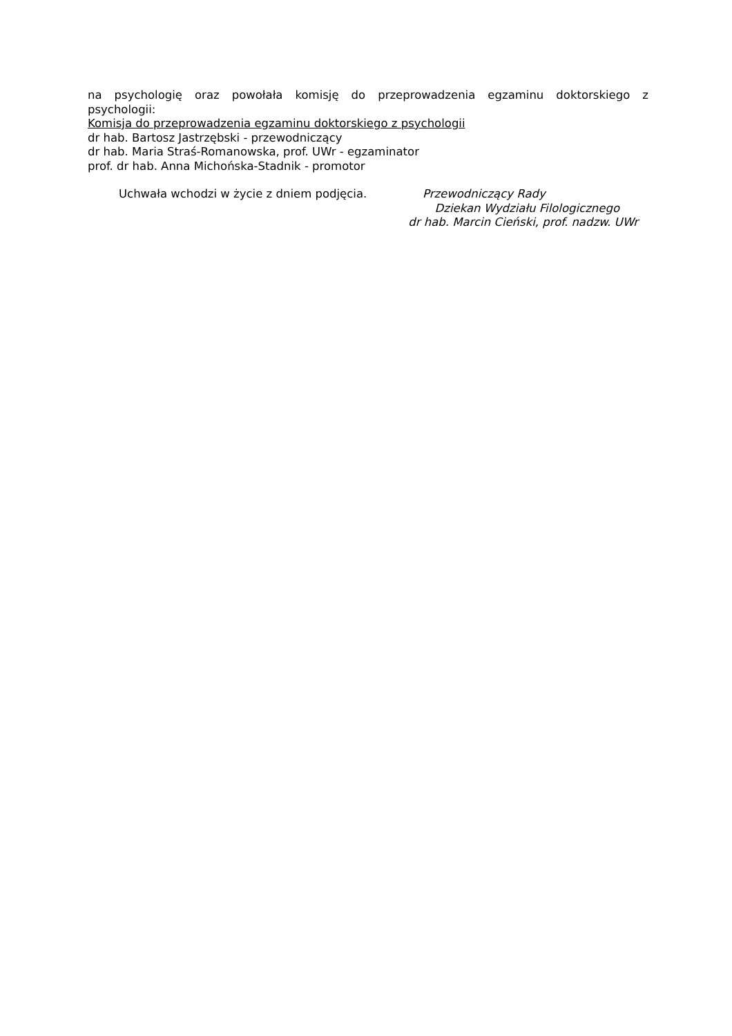na psychologię oraz powołała komisję do przeprowadzenia egzaminu doktorskiego z
psychologii:
Komisja do przeprowadzenia egzaminu doktorskiego z psychologii
dr hab. Bartosz Jastrzębski - przewodniczący
dr hab. Maria Straś-Romanowska, prof. UWr - egzaminator
prof. dr hab. Anna Michońska-Stadnik - promotor
Uchwała wchodzi w życie z dniem podjęcia. Przewodniczący Rady
Dziekan Wydziału Filologicznego
dr hab. Marcin Cieński, prof. nadzw. UWr